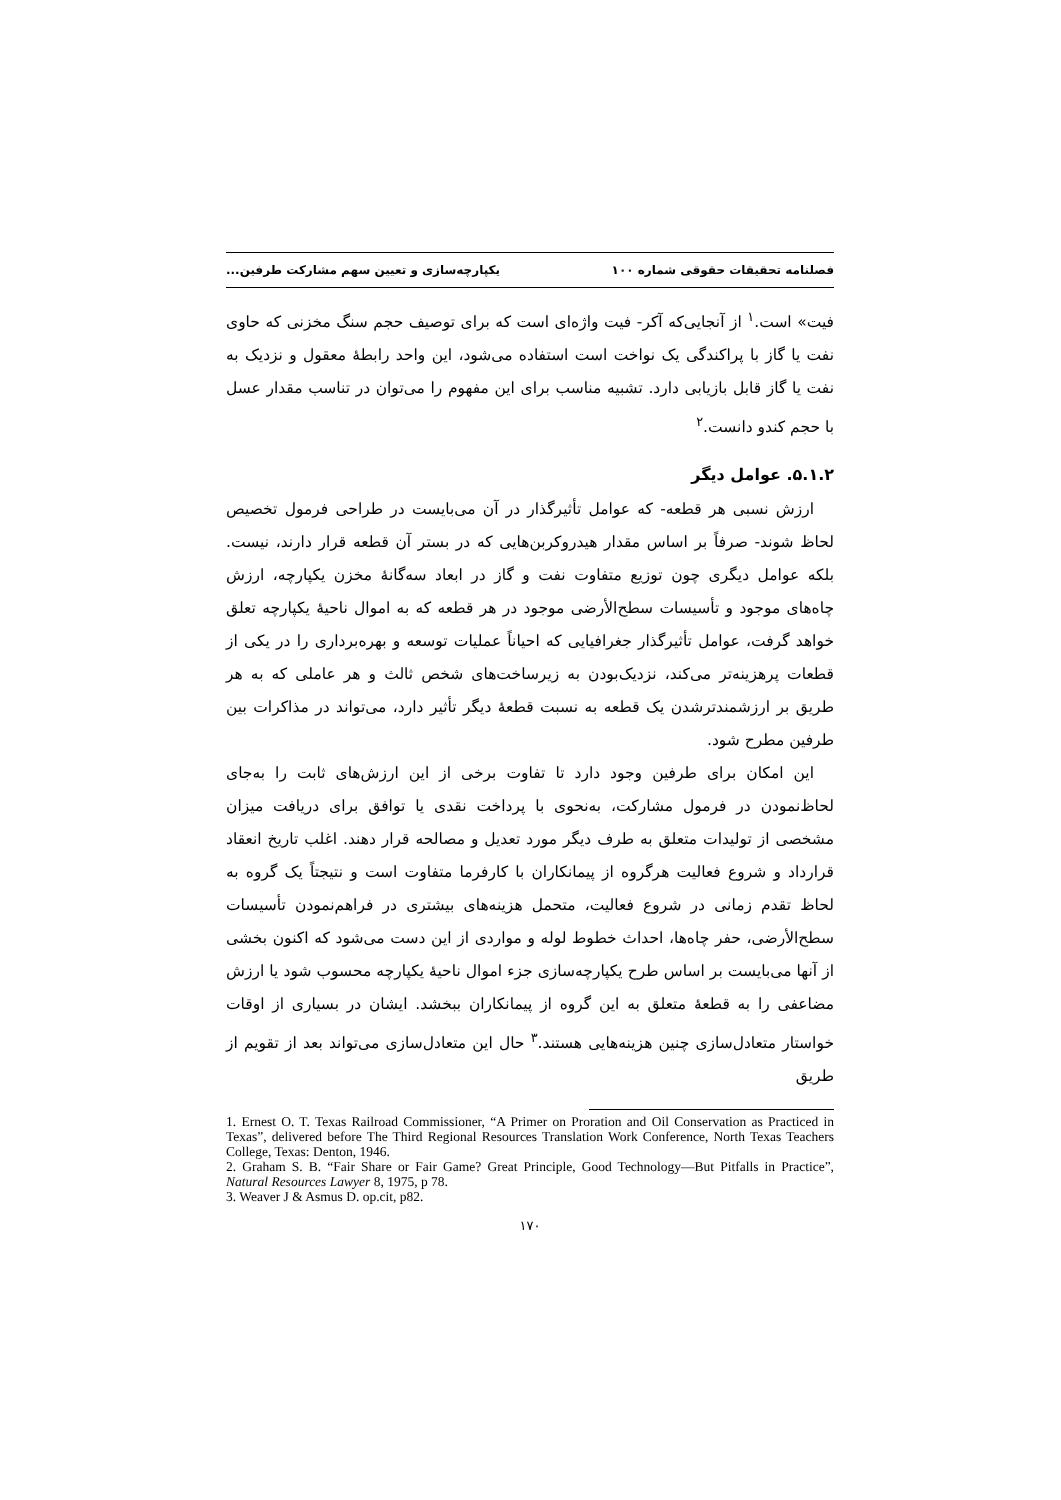فصلنامه تحقیقات حقوقی شماره ۱۰۰ یکپارچه‌سازی و تعیین سهم مشارکت طرفین...
فیت» است.<sup>۱</sup> از آنجایی‌که آکر- فیت واژه‌ای است که برای توصیف حجم سنگ مخزنی که حاوی نفت یا گاز با پراکندگی یک نواخت است استفاده می‌شود، این واحد رابطهٔ معقول و نزدیک به نفت یا گاز قابل بازیابی دارد. تشبیه مناسب برای این مفهوم را می‌توان در تناسب مقدار عسل با حجم کندو دانست.<sup>۲</sup>
۵.۱.۲. عوامل دیگر
ارزش نسبی هر قطعه- که عوامل تأثیرگذار در آن می‌بایست در طراحی فرمول تخصیص لحاظ شوند- صرفاً بر اساس مقدار هیدروکربن‌هایی که در بستر آن قطعه قرار دارند، نیست. بلکه عوامل دیگری چون توزیع متفاوت نفت و گاز در ابعاد سه‌گانهٔ مخزن یکپارچه، ارزش چاه‌های موجود و تأسیسات سطح‌الأرضی موجود در هر قطعه که به اموال ناحیهٔ یکپارچه تعلق خواهد گرفت، عوامل تأثیرگذار جغرافیایی که احیاناً عملیات توسعه و بهره‌برداری را در یکی از قطعات پرهزینه‌تر می‌کند، نزدیک‌بودن به زیرساخت‌های شخص ثالث و هر عاملی که به هر طریق بر ارزشمندترشدن یک قطعه به نسبت قطعهٔ دیگر تأثیر دارد، می‌تواند در مذاکرات بین طرفین مطرح شود.
این امکان برای طرفین وجود دارد تا تفاوت برخی از این ارزش‌های ثابت را به‌جای لحاظ‌نمودن در فرمول مشارکت، به‌نحوی با پرداخت نقدی یا توافق برای دریافت میزان مشخصی از تولیدات متعلق به طرف دیگر مورد تعدیل و مصالحه قرار دهند. اغلب تاریخ انعقاد قرارداد و شروع فعالیت هرگروه از پیمانکاران با کارفرما متفاوت است و نتیجتاً یک گروه به لحاظ تقدم زمانی در شروع فعالیت، متحمل هزینه‌های بیشتری در فراهم‌نمودن تأسیسات سطح‌الأرضی، حفر چاه‌ها، احداث خطوط لوله و مواردی از این دست می‌شود که اکنون بخشی از آنها می‌بایست بر اساس طرح یکپارچه‌سازی جزء اموال ناحیهٔ یکپارچه محسوب شود یا ارزش مضاعفی را به قطعهٔ متعلق به این گروه از پیمانکاران ببخشد. ایشان در بسیاری از اوقات خواستار متعادل‌سازی چنین هزینه‌هایی هستند.<sup>۳</sup> حال این متعادل‌سازی می‌تواند بعد از تقویم از طریق
1. Ernest O. T. Texas Railroad Commissioner, “A Primer on Proration and Oil Conservation as Practiced in Texas”, delivered before The Third Regional Resources Translation Work Conference, North Texas Teachers College, Texas: Denton, 1946.
2. Graham S. B. “Fair Share or Fair Game? Great Principle, Good Technology—But Pitfalls in Practice”, Natural Resources Lawyer 8, 1975, p 78.
3. Weaver J & Asmus D. op.cit, p82.
۱۷۰